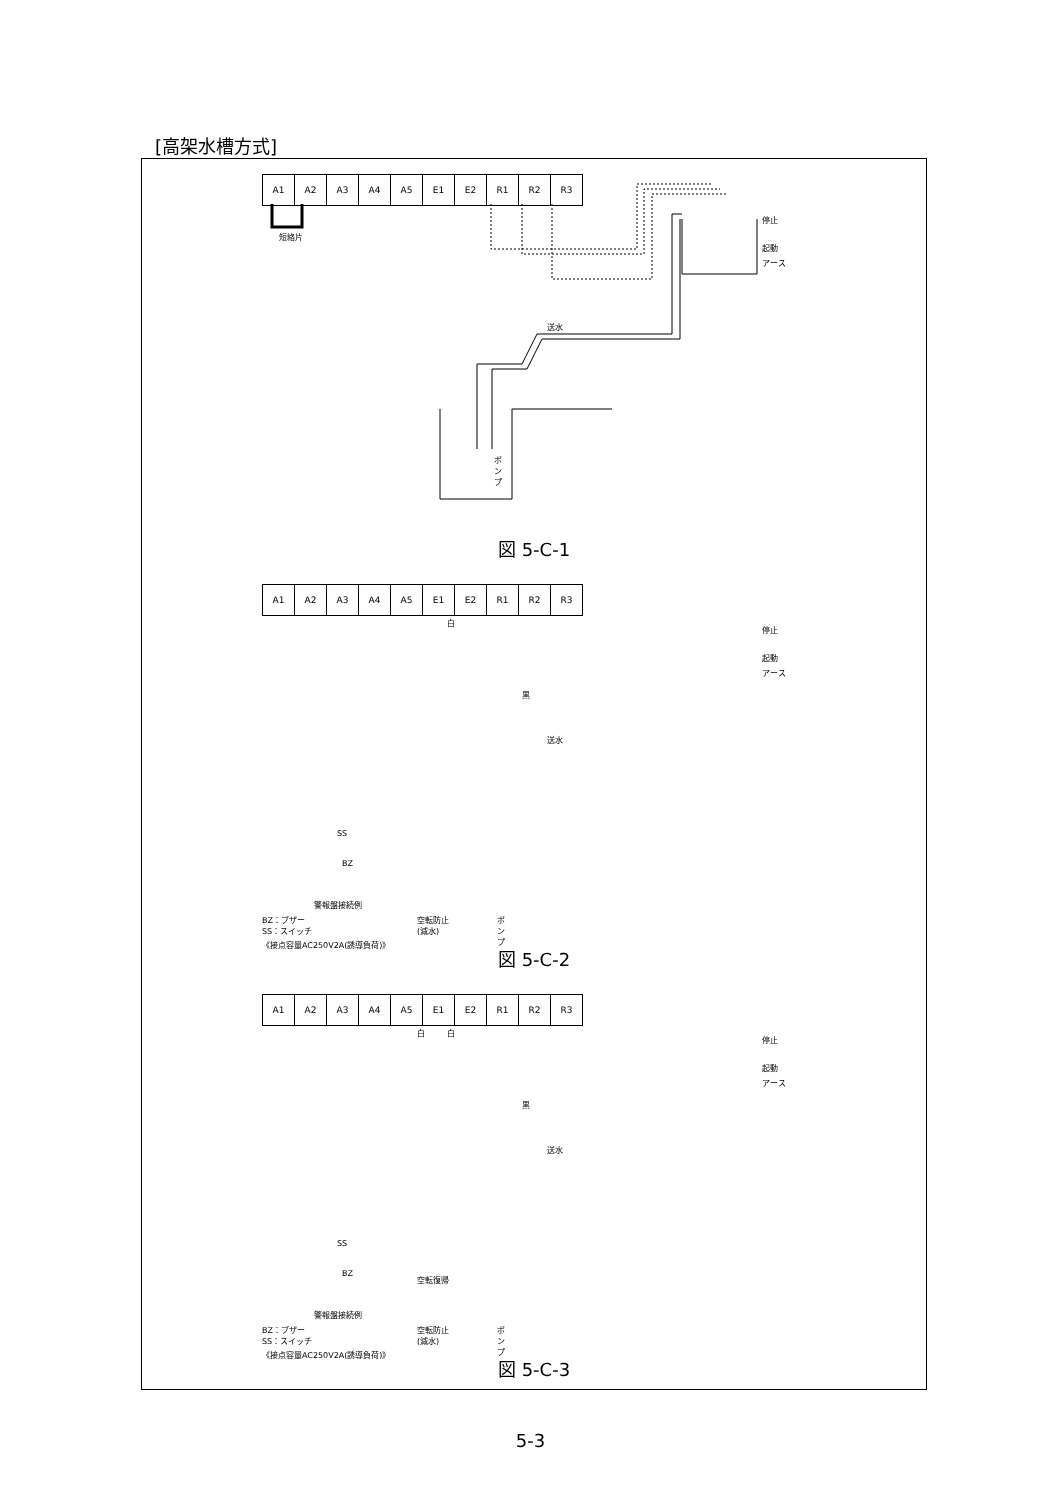[高架水槽方式]
| A1 | A2 | A3 | A4 | A5 | E1 | E2 | R1 | R2 | R3 |
短絡片
停止
起動
アース
送水
ポンプ
図 5-C-1
| A1 | A2 | A3 | A4 | A5 | E1 | E2 | R1 | R2 | R3 |
白
黒
停止
起動
アース
送水
SS
BZ
警報盤接続例
BZ：ブザー
SS：スイッチ
《接点容量AC250V2A(誘導負荷)》
空転防止
(減水)
ポンプ
図 5-C-2
| A1 | A2 | A3 | A4 | A5 | E1 | E2 | R1 | R2 | R3 |
白 白
黒
停止
起動
アース
送水
SS
BZ
警報盤接続例
空転復帰
BZ：ブザー
SS：スイッチ
《接点容量AC250V2A(誘導負荷)》
空転防止
(減水)
ポンプ
図 5-C-3
5-3